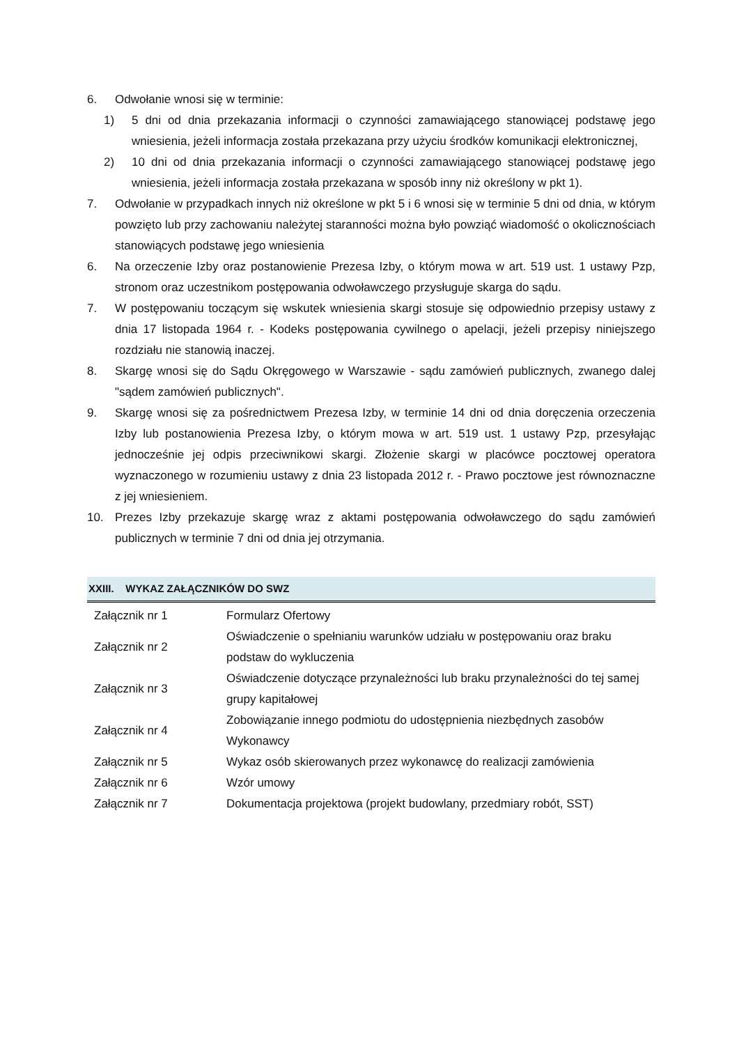6. Odwołanie wnosi się w terminie:
1) 5 dni od dnia przekazania informacji o czynności zamawiającego stanowiącej podstawę jego wniesienia, jeżeli informacja została przekazana przy użyciu środków komunikacji elektronicznej,
2) 10 dni od dnia przekazania informacji o czynności zamawiającego stanowiącej podstawę jego wniesienia, jeżeli informacja została przekazana w sposób inny niż określony w pkt 1).
7. Odwołanie w przypadkach innych niż określone w pkt 5 i 6 wnosi się w terminie 5 dni od dnia, w którym powzięto lub przy zachowaniu należytej staranności można było powziąć wiadomość o okolicznościach stanowiących podstawę jego wniesienia
6. Na orzeczenie Izby oraz postanowienie Prezesa Izby, o którym mowa w art. 519 ust. 1 ustawy Pzp, stronom oraz uczestnikom postępowania odwoławczego przysługuje skarga do sądu.
7. W postępowaniu toczącym się wskutek wniesienia skargi stosuje się odpowiednio przepisy ustawy z dnia 17 listopada 1964 r. - Kodeks postępowania cywilnego o apelacji, jeżeli przepisy niniejszego rozdziału nie stanowią inaczej.
8. Skargę wnosi się do Sądu Okręgowego w Warszawie - sądu zamówień publicznych, zwanego dalej "sądem zamówień publicznych".
9. Skargę wnosi się za pośrednictwem Prezesa Izby, w terminie 14 dni od dnia doręczenia orzeczenia Izby lub postanowienia Prezesa Izby, o którym mowa w art. 519 ust. 1 ustawy Pzp, przesyłając jednocześnie jej odpis przeciwnikowi skargi. Złożenie skargi w placówce pocztowej operatora wyznaczonego w rozumieniu ustawy z dnia 23 listopada 2012 r. - Prawo pocztowe jest równoznaczne z jej wniesieniem.
10. Prezes Izby przekazuje skargę wraz z aktami postępowania odwoławczego do sądu zamówień publicznych w terminie 7 dni od dnia jej otrzymania.
XXIII. WYKAZ ZAŁĄCZNIKÓW DO SWZ
| Załącznik nr 1 | Formularz Ofertowy |
| Załącznik nr 2 | Oświadczenie o spełnianiu warunków udziału w postępowaniu oraz braku podstaw do wykluczenia |
| Załącznik nr 3 | Oświadczenie dotyczące przynależności lub braku przynależności do tej samej grupy kapitałowej |
| Załącznik nr 4 | Zobowiązanie innego podmiotu do udostępnienia niezbędnych zasobów Wykonawcy |
| Załącznik nr 5 | Wykaz osób skierowanych przez wykonawcę do realizacji zamówienia |
| Załącznik nr 6 | Wzór umowy |
| Załącznik nr 7 | Dokumentacja projektowa (projekt budowlany, przedmiary robót, SST) |